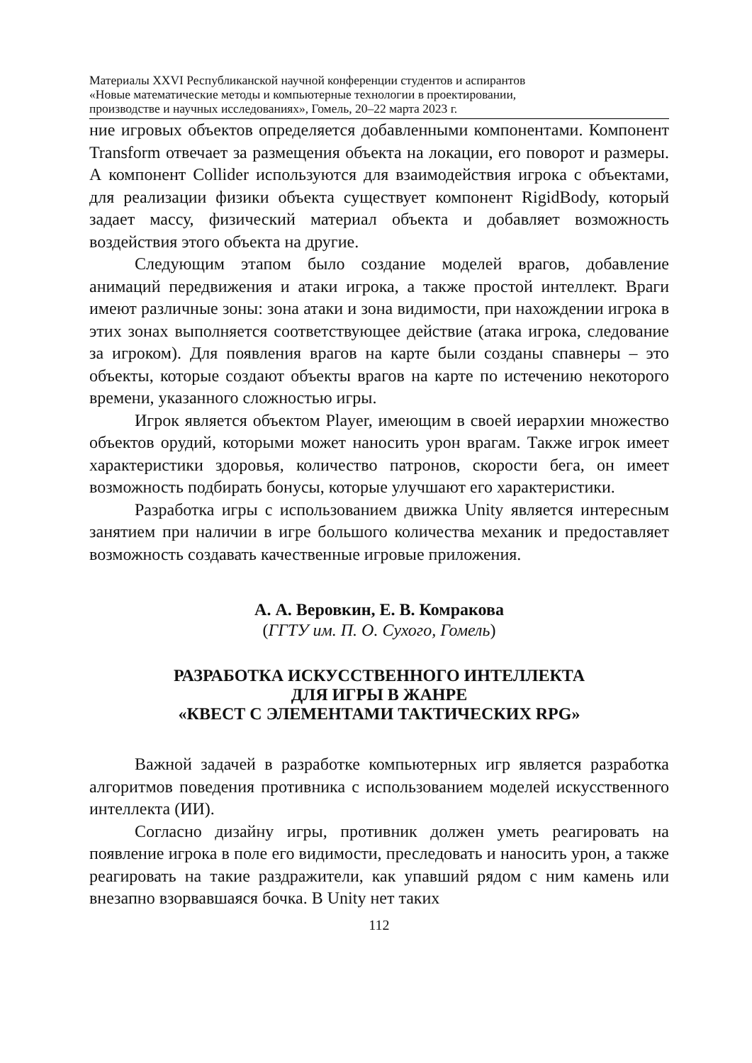Материалы XXVI Республиканской научной конференции студентов и аспирантов
«Новые математические методы и компьютерные технологии в проектировании,
производстве и научных исследованиях», Гомель, 20–22 марта 2023 г.
ние игровых объектов определяется добавленными компонентами. Компонент Transform отвечает за размещения объекта на локации, его поворот и размеры. А компонент Collider используются для взаимодействия игрока с объектами, для реализации физики объекта существует компонент RigidBody, который задает массу, физический материал объекта и добавляет возможность воздействия этого объекта на другие.
Следующим этапом было создание моделей врагов, добавление анимаций передвижения и атаки игрока, а также простой интеллект. Враги имеют различные зоны: зона атаки и зона видимости, при нахождении игрока в этих зонах выполняется соответствующее действие (атака игрока, следование за игроком). Для появления врагов на карте были созданы спавнеры – это объекты, которые создают объекты врагов на карте по истечению некоторого времени, указанного сложностью игры.
Игрок является объектом Player, имеющим в своей иерархии множество объектов орудий, которыми может наносить урон врагам. Также игрок имеет характеристики здоровья, количество патронов, скорости бега, он имеет возможность подбирать бонусы, которые улучшают его характеристики.
Разработка игры с использованием движка Unity является интересным занятием при наличии в игре большого количества механик и предоставляет возможность создавать качественные игровые приложения.
А. А. Веровкин, Е. В. Комракова
(ГГТУ им. П. О. Сухого, Гомель)
РАЗРАБОТКА ИСКУССТВЕННОГО ИНТЕЛЛЕКТА
ДЛЯ ИГРЫ В ЖАНРЕ
«КВЕСТ С ЭЛЕМЕНТАМИ ТАКТИЧЕСКИХ RPG»
Важной задачей в разработке компьютерных игр является разработка алгоритмов поведения противника с использованием моделей искусственного интеллекта (ИИ).
Согласно дизайну игры, противник должен уметь реагировать на появление игрока в поле его видимости, преследовать и наносить урон, а также реагировать на такие раздражители, как упавший рядом с ним камень или внезапно взорвавшаяся бочка. В Unity нет таких
112